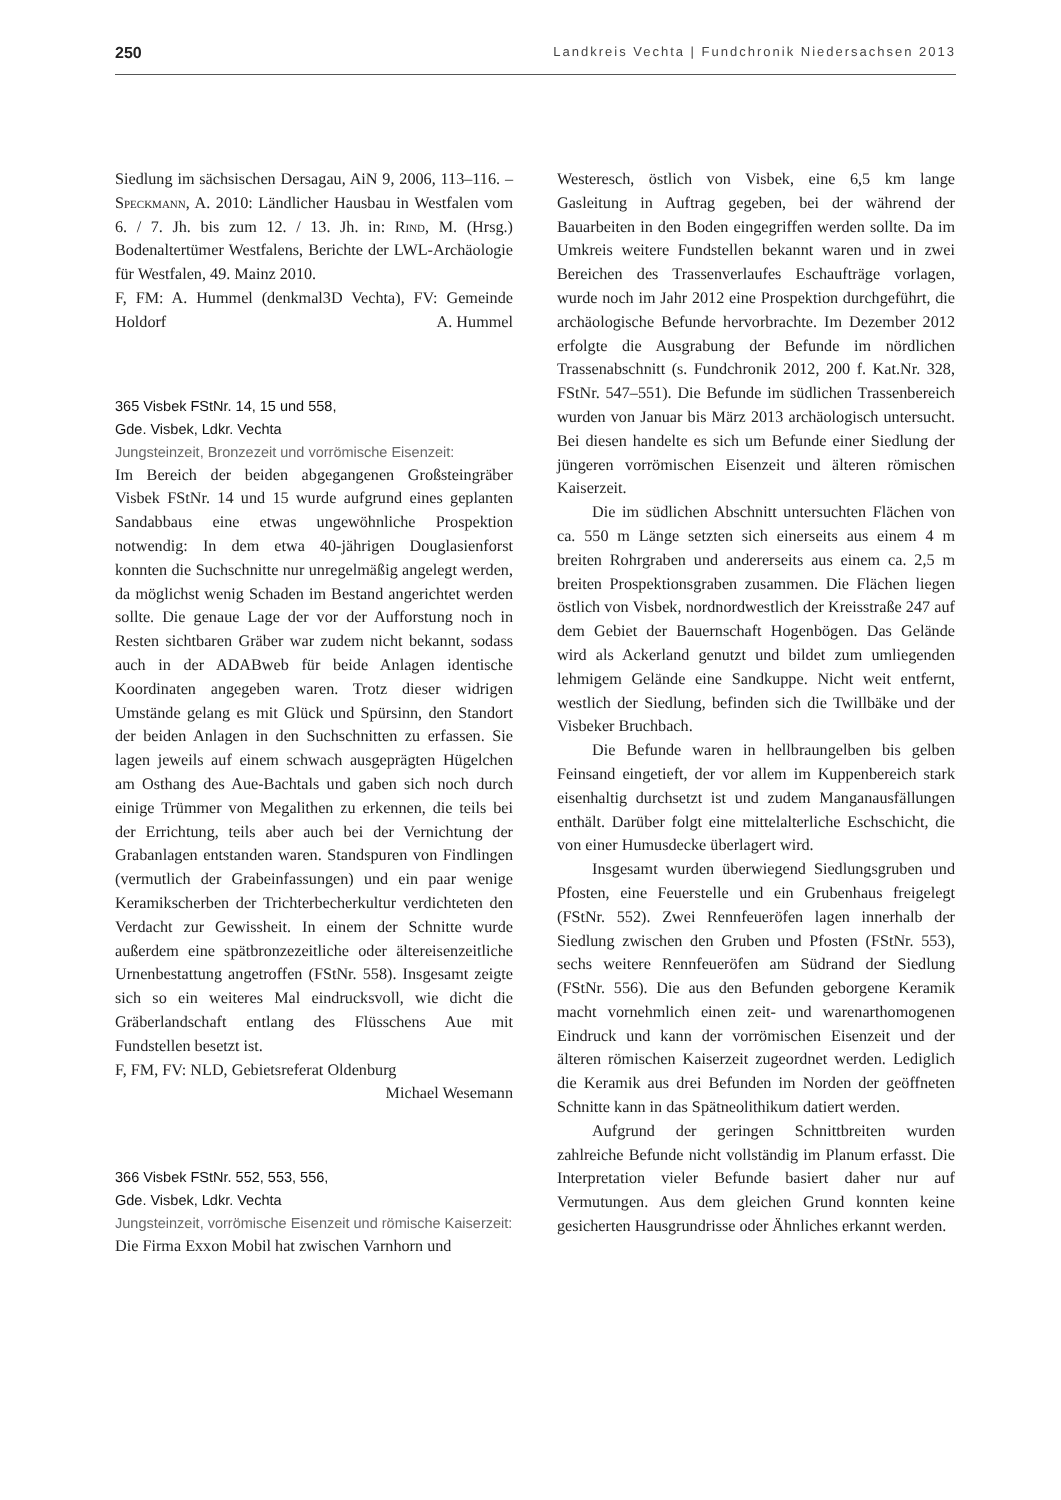250 Landkreis Vechta | Fundchronik Niedersachsen 2013
Siedlung im sächsischen Dersagau, AiN 9, 2006, 113–116. – Speckmann, A. 2010: Ländlicher Hausbau in Westfalen vom 6. / 7. Jh. bis zum 12. / 13. Jh. in: Rind, M. (Hrsg.) Bodenaltertümer Westfalens, Berichte der LWL-Archäologie für Westfalen, 49. Mainz 2010.
F, FM: A. Hummel (denkmal3D Vechta), FV: Gemeinde Holdorf A. Hummel
365 Visbek FStNr. 14, 15 und 558,
Gde. Visbek, Ldkr. Vechta
Jungsteinzeit, Bronzezeit und vorrömische Eisenzeit:
Im Bereich der beiden abgegangenen Großsteingräber Visbek FStNr. 14 und 15 wurde aufgrund eines geplanten Sandabbaus eine etwas ungewöhnliche Prospektion notwendig: In dem etwa 40-jährigen Douglasienforst konnten die Suchschnitte nur unregelmäßig angelegt werden, da möglichst wenig Schaden im Bestand angerichtet werden sollte. Die genaue Lage der vor der Aufforstung noch in Resten sichtbaren Gräber war zudem nicht bekannt, sodass auch in der ADABweb für beide Anlagen identische Koordinaten angegeben waren. Trotz dieser widrigen Umstände gelang es mit Glück und Spürsinn, den Standort der beiden Anlagen in den Suchschnitten zu erfassen. Sie lagen jeweils auf einem schwach ausgeprägten Hügelchen am Osthang des Aue-Bachtals und gaben sich noch durch einige Trümmer von Megalithen zu erkennen, die teils bei der Errichtung, teils aber auch bei der Vernichtung der Grabanlagen entstanden waren. Standspuren von Findlingen (vermutlich der Grabeinfassungen) und ein paar wenige Keramikscherben der Trichterbecherkultur verdichteten den Verdacht zur Gewissheit. In einem der Schnitte wurde außerdem eine spätbronzezeitliche oder ältereisenzeitliche Urnenbestattung angetroffen (FStNr. 558). Insgesamt zeigte sich so ein weiteres Mal eindrucksvoll, wie dicht die Gräberlandschaft entlang des Flüsschens Aue mit Fundstellen besetzt ist.
F, FM, FV: NLD, Gebietsreferat Oldenburg
Michael Wesemann
366 Visbek FStNr. 552, 553, 556,
Gde. Visbek, Ldkr. Vechta
Jungsteinzeit, vorrömische Eisenzeit und römische Kaiserzeit:
Die Firma Exxon Mobil hat zwischen Varnhorn und
Westeresch, östlich von Visbek, eine 6,5 km lange Gasleitung in Auftrag gegeben, bei der während der Bauarbeiten in den Boden eingegriffen werden sollte. Da im Umkreis weitere Fundstellen bekannt waren und in zwei Bereichen des Trassenverlaufes Eschaufträge vorlagen, wurde noch im Jahr 2012 eine Prospektion durchgeführt, die archäologische Befunde hervorbrachte. Im Dezember 2012 erfolgte die Ausgrabung der Befunde im nördlichen Trassenabschnitt (s. Fundchronik 2012, 200 f. Kat.Nr. 328, FStNr. 547–551). Die Befunde im südlichen Trassenbereich wurden von Januar bis März 2013 archäologisch untersucht. Bei diesen handelte es sich um Befunde einer Siedlung der jüngeren vorrömischen Eisenzeit und älteren römischen Kaiserzeit.
Die im südlichen Abschnitt untersuchten Flächen von ca. 550 m Länge setzten sich einerseits aus einem 4 m breiten Rohrgraben und andererseits aus einem ca. 2,5 m breiten Prospektionsgraben zusammen. Die Flächen liegen östlich von Visbek, nordnordwestlich der Kreisstraße 247 auf dem Gebiet der Bauernschaft Hogenbögen. Das Gelände wird als Ackerland genutzt und bildet zum umliegenden lehmigem Gelände eine Sandkuppe. Nicht weit entfernt, westlich der Siedlung, befinden sich die Twillbäke und der Visbeker Bruchbach.
Die Befunde waren in hellbraungelben bis gelben Feinsand eingetieft, der vor allem im Kuppenbereich stark eisenhaltig durchsetzt ist und zudem Manganausfällungen enthält. Darüber folgt eine mittelalterliche Eschschicht, die von einer Humusdecke überlagert wird.
Insgesamt wurden überwiegend Siedlungsgruben und Pfosten, eine Feuerstelle und ein Grubenhaus freigelegt (FStNr. 552). Zwei Rennfeueröfen lagen innerhalb der Siedlung zwischen den Gruben und Pfosten (FStNr. 553), sechs weitere Rennfeueröfen am Südrand der Siedlung (FStNr. 556). Die aus den Befunden geborgene Keramik macht vornehmlich einen zeit- und warenarthomogenen Eindruck und kann der vorrömischen Eisenzeit und der älteren römischen Kaiserzeit zugeordnet werden. Lediglich die Keramik aus drei Befunden im Norden der geöffneten Schnitte kann in das Spätneolithikum datiert werden.
Aufgrund der geringen Schnittbreiten wurden zahlreiche Befunde nicht vollständig im Planum erfasst. Die Interpretation vieler Befunde basiert daher nur auf Vermutungen. Aus dem gleichen Grund konnten keine gesicherten Hausgrundrisse oder Ähnliches erkannt werden.